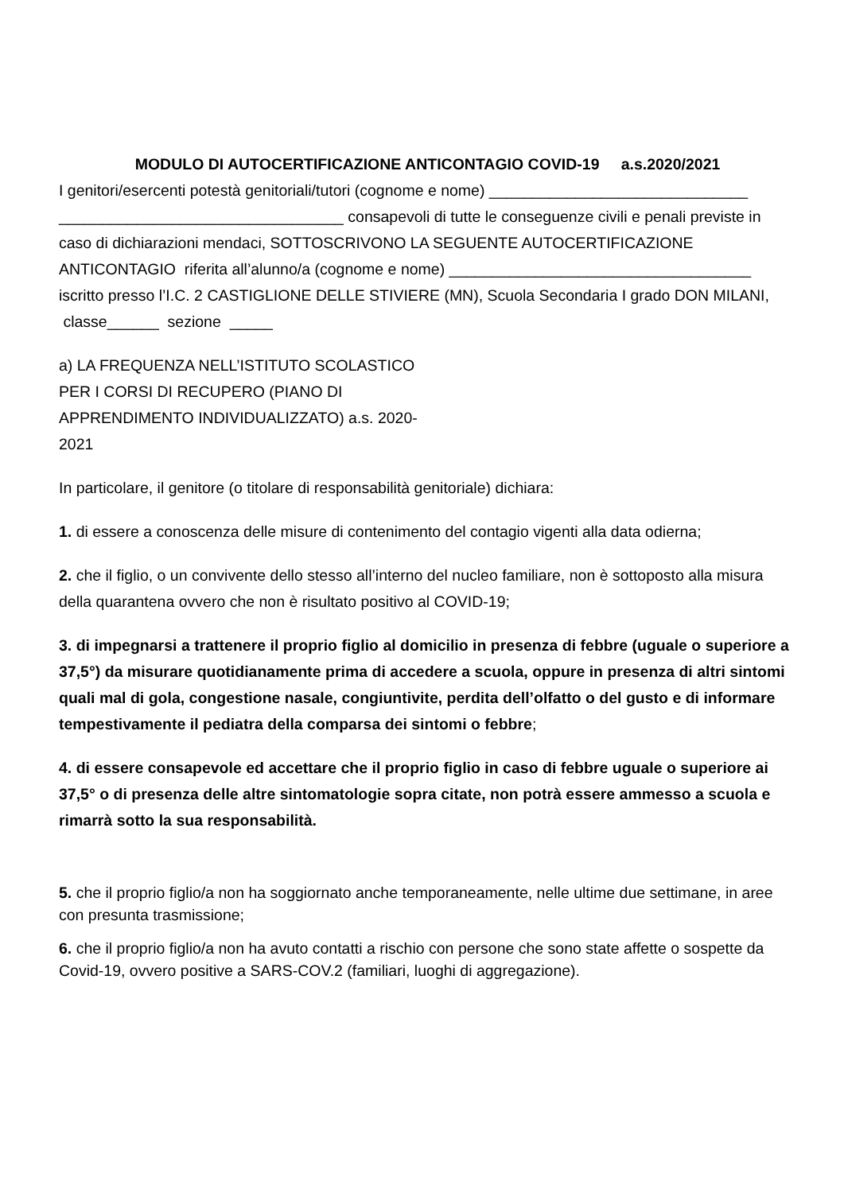MODULO DI AUTOCERTIFICAZIONE ANTICONTAGIO COVID-19 a.s.2020/2021
I genitori/esercenti potestà genitoriali/tutori (cognome e nome) ______________________________ _________________________________ consapevoli di tutte le conseguenze civili e penali previste in caso di dichiarazioni mendaci, SOTTOSCRIVONO LA SEGUENTE AUTOCERTIFICAZIONE ANTICONTAGIO riferita all’alunno/a (cognome e nome) ___________________________________ iscritto presso l’I.C. 2 CASTIGLIONE DELLE STIVIERE (MN), Scuola Secondaria I grado DON MILANI, classe______ sezione _____
a) LA FREQUENZA NELL’ISTITUTO SCOLASTICO PER I CORSI DI RECUPERO (PIANO DI APPRENDIMENTO INDIVIDUALIZZATO) a.s. 2020-2021
In particolare, il genitore (o titolare di responsabilità genitoriale) dichiara:
1. di essere a conoscenza delle misure di contenimento del contagio vigenti alla data odierna;
2. che il figlio, o un convivente dello stesso all’interno del nucleo familiare, non è sottoposto alla misura della quarantena ovvero che non è risultato positivo al COVID-19;
3. di impegnarsi a trattenere il proprio figlio al domicilio in presenza di febbre (uguale o superiore a 37,5°) da misurare quotidianamente prima di accedere a scuola, oppure in presenza di altri sintomi quali mal di gola, congestione nasale, congiuntivite, perdita dell’olfatto o del gusto e di informare tempestivamente il pediatra della comparsa dei sintomi o febbre;
4. di essere consapevole ed accettare che il proprio figlio in caso di febbre uguale o superiore ai 37,5° o di presenza delle altre sintomatologie sopra citate, non potrà essere ammesso a scuola e rimarrà sotto la sua responsabilità.
5. che il proprio figlio/a non ha soggiornato anche temporaneamente, nelle ultime due settimane, in aree con presunta trasmissione;
6. che il proprio figlio/a non ha avuto contatti a rischio con persone che sono state affette o sospette da Covid-19, ovvero positive a SARS-COV.2 (familiari, luoghi di aggregazione).